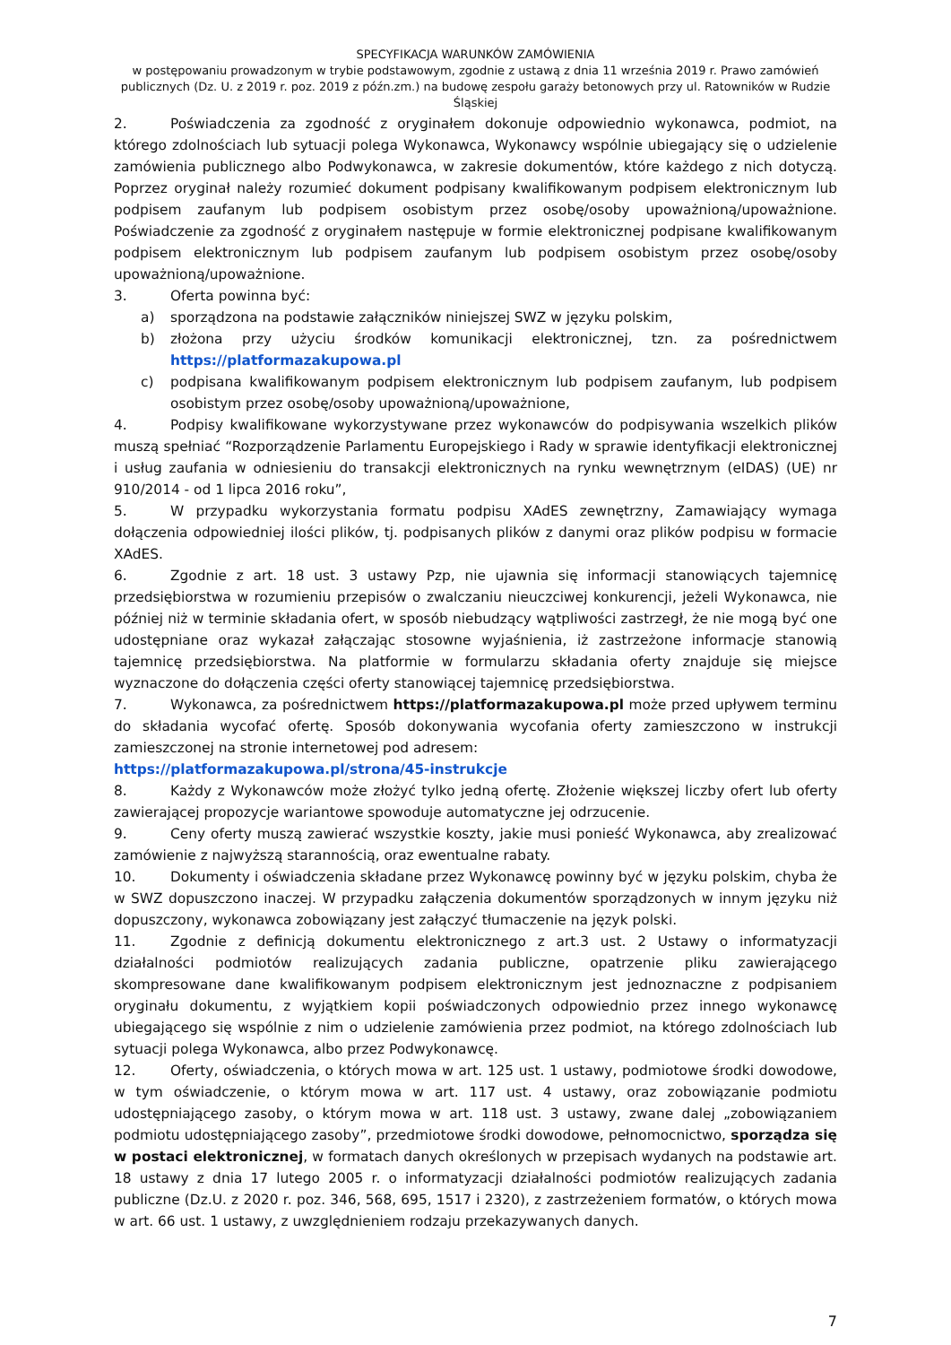SPECYFIKACJA WARUNKÓW ZAMÓWIENIA
w postępowaniu prowadzonym w trybie podstawowym, zgodnie z ustawą z dnia 11 września 2019 r. Prawo zamówień publicznych (Dz. U. z 2019 r. poz. 2019 z późn.zm.) na budowę zespołu garaży betonowych przy ul. Ratowników w Rudzie Śląskiej
2. Poświadczenia za zgodność z oryginałem dokonuje odpowiednio wykonawca, podmiot, na którego zdolnościach lub sytuacji polega Wykonawca, Wykonawcy wspólnie ubiegający się o udzielenie zamówienia publicznego albo Podwykonawca, w zakresie dokumentów, które każdego z nich dotyczą. Poprzez oryginał należy rozumieć dokument podpisany kwalifikowanym podpisem elektronicznym lub podpisem zaufanym lub podpisem osobistym przez osobę/osoby upoważnioną/upoważnione. Poświadczenie za zgodność z oryginałem następuje w formie elektronicznej podpisane kwalifikowanym podpisem elektronicznym lub podpisem zaufanym lub podpisem osobistym przez osobę/osoby upoważnioną/upoważnione.
3. Oferta powinna być:
a) sporządzona na podstawie załączników niniejszej SWZ w języku polskim,
b) złożona przy użyciu środków komunikacji elektronicznej, tzn. za pośrednictwem https://platformazakupowa.pl
c) podpisana kwalifikowanym podpisem elektronicznym lub podpisem zaufanym, lub podpisem osobistym przez osobę/osoby upoważnioną/upoważnione,
4. Podpisy kwalifikowane wykorzystywane przez wykonawców do podpisywania wszelkich plików muszą spełniać “Rozporządzenie Parlamentu Europejskiego i Rady w sprawie identyfikacji elektronicznej i usług zaufania w odniesieniu do transakcji elektronicznych na rynku wewnętrznym (eIDAS) (UE) nr 910/2014 - od 1 lipca 2016 roku”,
5. W przypadku wykorzystania formatu podpisu XAdES zewnętrzny, Zamawiający wymaga dołączenia odpowiedniej ilości plików, tj. podpisanych plików z danymi oraz plików podpisu w formacie XAdES.
6. Zgodnie z art. 18 ust. 3 ustawy Pzp, nie ujawnia się informacji stanowiących tajemnicę przedsiębiorstwa w rozumieniu przepisów o zwalczaniu nieuczciwej konkurencji, jeżeli Wykonawca, nie później niż w terminie składania ofert, w sposób niebudzący wątpliwości zastrzegł, że nie mogą być one udostępniane oraz wykazał załączając stosowne wyjaśnienia, iż zastrzeżone informacje stanowią tajemnicę przedsiębiorstwa. Na platformie w formularzu składania oferty znajduje się miejsce wyznaczone do dołączenia części oferty stanowiącej tajemnicę przedsiębiorstwa.
7. Wykonawca, za pośrednictwem https://platformazakupowa.pl może przed upływem terminu do składania wycofać ofertę. Sposób dokonywania wycofania oferty zamieszczono w instrukcji zamieszczonej na stronie internetowej pod adresem:
https://platformazakupowa.pl/strona/45-instrukcje
8. Każdy z Wykonawców może złożyć tylko jedną ofertę. Złożenie większej liczby ofert lub oferty zawierającej propozycje wariantowe spowoduje automatyczne jej odrzucenie.
9. Ceny oferty muszą zawierać wszystkie koszty, jakie musi ponieść Wykonawca, aby zrealizować zamówienie z najwyższą starannością, oraz ewentualne rabaty.
10. Dokumenty i oświadczenia składane przez Wykonawcę powinny być w języku polskim, chyba że w SWZ dopuszczono inaczej. W przypadku załączenia dokumentów sporządzonych w innym języku niż dopuszczony, wykonawca zobowiązany jest załączyć tłumaczenie na język polski.
11. Zgodnie z definicją dokumentu elektronicznego z art.3 ust. 2 Ustawy o informatyzacji działalności podmiotów realizujących zadania publiczne, opatrzenie pliku zawierającego skompresowane dane kwalifikowanym podpisem elektronicznym jest jednoznaczne z podpisaniem oryginału dokumentu, z wyjątkiem kopii poświadczonych odpowiednio przez innego wykonawcę ubiegającego się wspólnie z nim o udzielenie zamówienia przez podmiot, na którego zdolnościach lub sytuacji polega Wykonawca, albo przez Podwykonawcę.
12. Oferty, oświadczenia, o których mowa w art. 125 ust. 1 ustawy, podmiotowe środki dowodowe, w tym oświadczenie, o którym mowa w art. 117 ust. 4 ustawy, oraz zobowiązanie podmiotu udostępniającego zasoby, o którym mowa w art. 118 ust. 3 ustawy, zwane dalej „zobowiązaniem podmiotu udostępniającego zasoby”, przedmiotowe środki dowodowe, pełnomocnictwo, sporządza się w postaci elektronicznej, w formatach danych określonych w przepisach wydanych na podstawie art. 18 ustawy z dnia 17 lutego 2005 r. o informatyzacji działalności podmiotów realizujących zadania publiczne (Dz.U. z 2020 r. poz. 346, 568, 695, 1517 i 2320), z zastrzeżeniem formatów, o których mowa w art. 66 ust. 1 ustawy, z uwzględnieniem rodzaju przekazywanych danych.
7